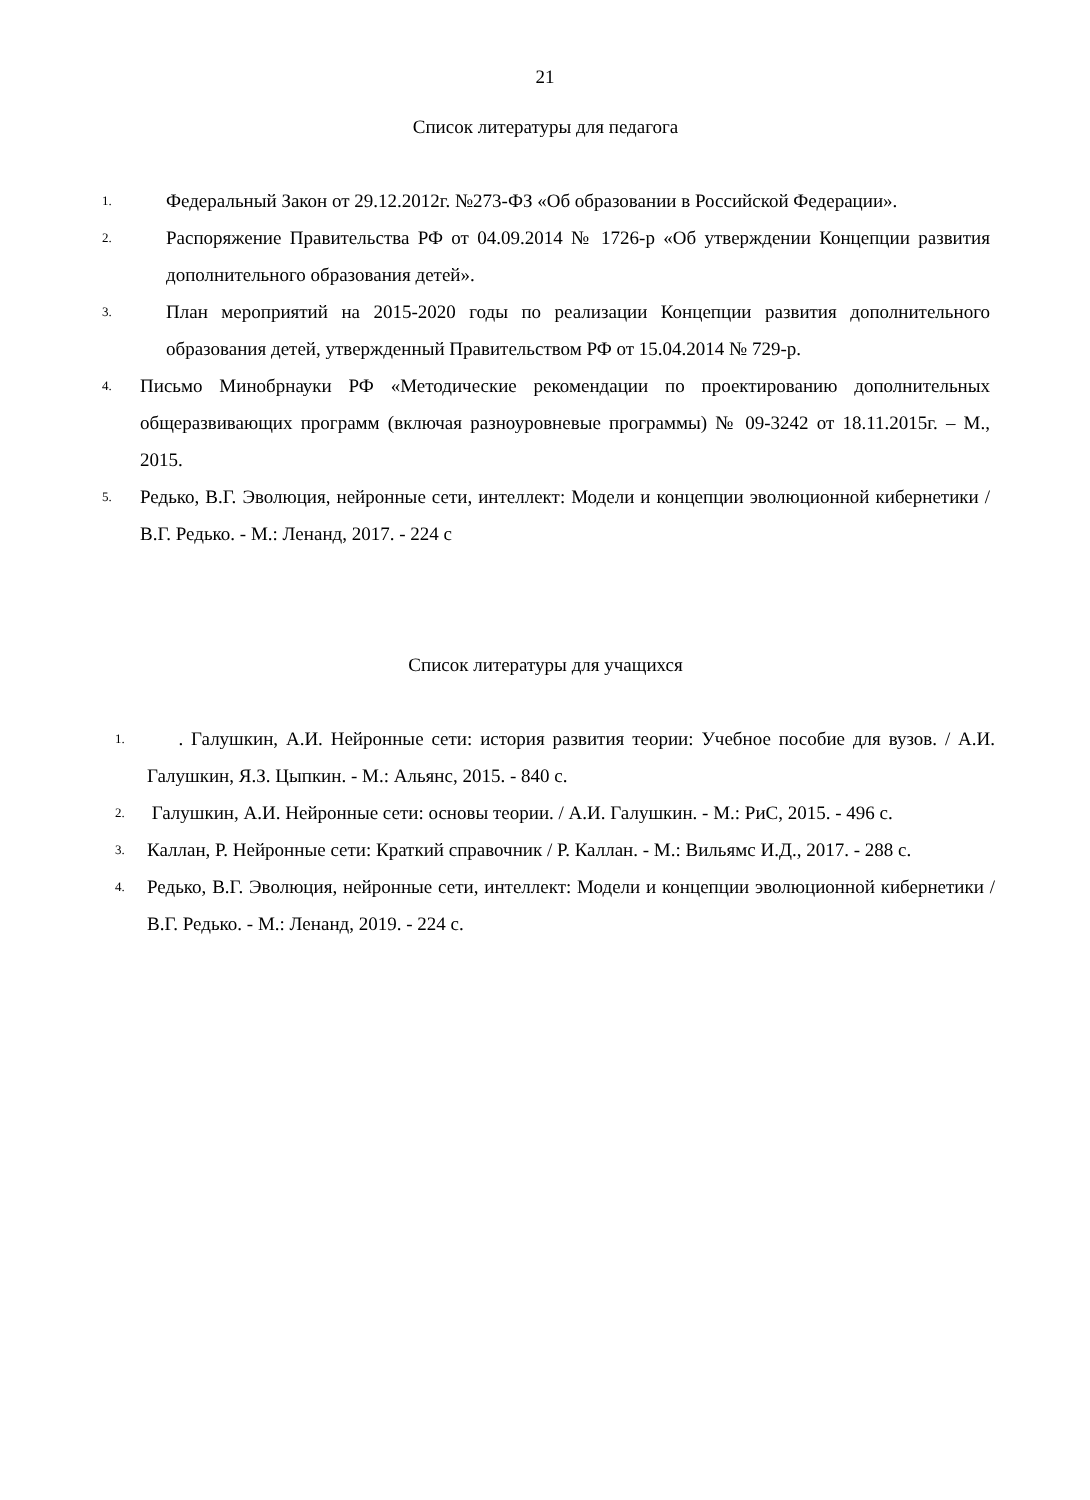21
Список литературы для педагога
1. Федеральный Закон от 29.12.2012г. №273-ФЗ «Об образовании в Российской Федерации».
2. Распоряжение Правительства РФ от 04.09.2014 № 1726-р «Об утверждении Концепции развития дополнительного образования детей».
3. План мероприятий на 2015-2020 годы по реализации Концепции развития дополнительного образования детей, утвержденный Правительством РФ от 15.04.2014 № 729-р.
4. Письмо Минобрнауки РФ «Методические рекомендации по проектированию дополнительных общеразвивающих программ (включая разноуровневые программы) № 09-3242 от 18.11.2015г. – М., 2015.
5. Редько, В.Г. Эволюция, нейронные сети, интеллект: Модели и концепции эволюционной кибернетики / В.Г. Редько. - М.: Ленанд, 2017. - 224 с
Список литературы для учащихся
1. . Галушкин, А.И. Нейронные сети: история развития теории: Учебное пособие для вузов. / А.И. Галушкин, Я.З. Цыпкин. - М.: Альянс, 2015. - 840 с.
2. Галушкин, А.И. Нейронные сети: основы теории. / А.И. Галушкин. - М.: РиС, 2015. - 496 с.
3. Каллан, Р. Нейронные сети: Краткий справочник / Р. Каллан. - М.: Вильямс И.Д., 2017. - 288 с.
4. Редько, В.Г. Эволюция, нейронные сети, интеллект: Модели и концепции эволюционной кибернетики / В.Г. Редько. - М.: Ленанд, 2019. - 224 с.